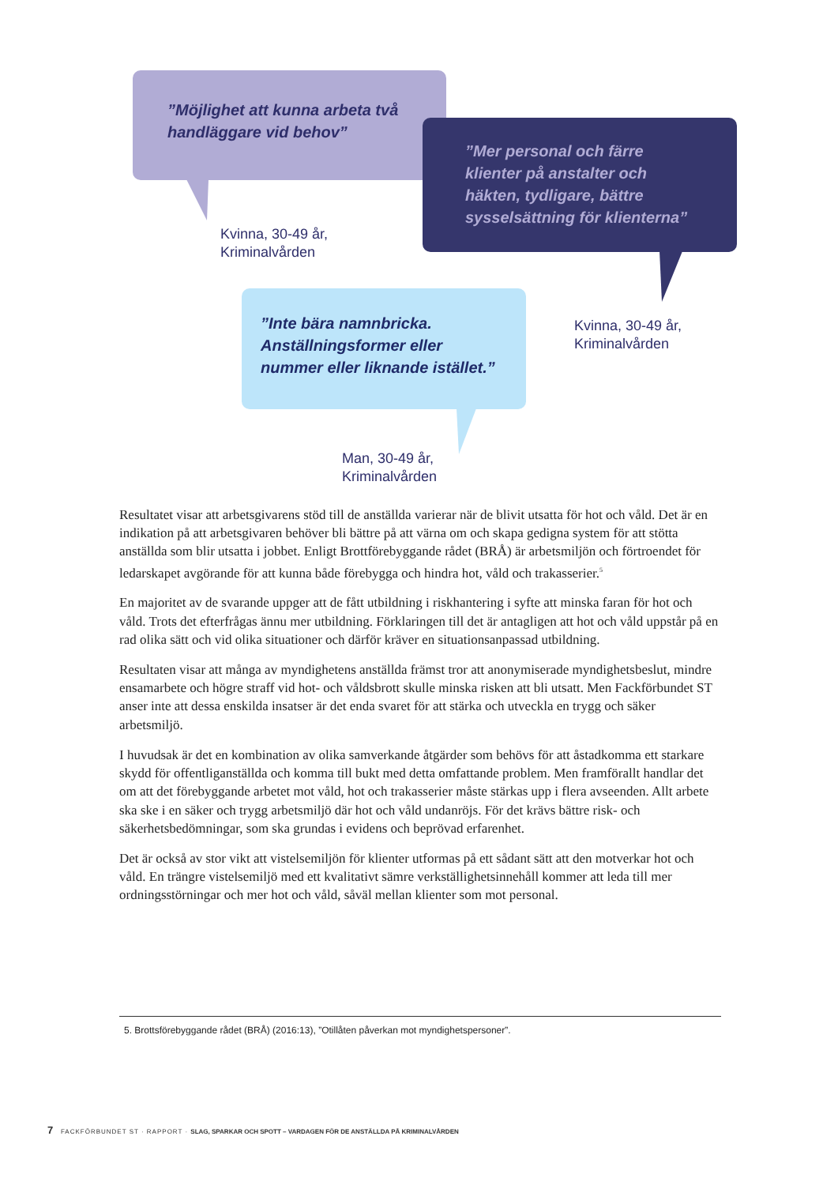”Möjlighet att kunna arbeta två handläggare vid behov”
Kvinna, 30-49 år,
Kriminalvården
”Mer personal och färre klienter på anstalter och häkten, tydligare, bättre sysselsättning för klienterna”
Kvinna, 30-49 år,
Kriminalvården
”Inte bära namnbricka. Anställningsformer eller nummer eller liknande istället.”
Man, 30-49 år,
Kriminalvården
Resultatet visar att arbetsgivarens stöd till de anställda varierar när de blivit utsatta för hot och våld. Det är en indikation på att arbetsgivaren behöver bli bättre på att värna om och skapa gedigna system för att stötta anställda som blir utsatta i jobbet. Enligt Brottförebyggande rådet (BRÅ) är arbetsmiljön och förtroendet för ledarskapet avgörande för att kunna både förebygga och hindra hot, våld och trakasserier.<sup>5</sup>
En majoritet av de svarande uppger att de fått utbildning i riskhantering i syfte att minska faran för hot och våld. Trots det efterfrågas ännu mer utbildning. Förklaringen till det är antagligen att hot och våld uppstår på en rad olika sätt och vid olika situationer och därför kräver en situationsanpassad utbildning.
Resultaten visar att många av myndighetens anställda främst tror att anonymiserade myndighetsbeslut, mindre ensamarbete och högre straff vid hot- och våldsbrott skulle minska risken att bli utsatt. Men Fackförbundet ST anser inte att dessa enskilda insatser är det enda svaret för att stärka och utveckla en trygg och säker arbetsmiljö.
I huvudsak är det en kombination av olika samverkande åtgärder som behövs för att åstadkomma ett starkare skydd för offentliganställda och komma till bukt med detta omfattande problem. Men framförallt handlar det om att det förebyggande arbetet mot våld, hot och trakasserier måste stärkas upp i flera avseenden. Allt arbete ska ske i en säker och trygg arbetsmiljö där hot och våld undanröjs. För det krävs bättre risk- och säkerhetsbedömningar, som ska grundas i evidens och beprövad erfarenhet.
Det är också av stor vikt att vistelsemiljön för klienter utformas på ett sådant sätt att den motverkar hot och våld. En trängre vistelsemiljö med ett kvalitativt sämre verkställighetsinnehåll kommer att leda till mer ordningsstörningar och mer hot och våld, såväl mellan klienter som mot personal.
5. Brottsförebyggande rådet (BRÅ) (2016:13), ”Otillåten påverkan mot myndighetspersoner”.
7 FACKFÖRBUNDET ST · RAPPORT · SLAG, SPARKAR OCH SPOTT – VARDAGEN FÖR DE ANSTÄLLDA PÅ KRIMINALVÅRDEN